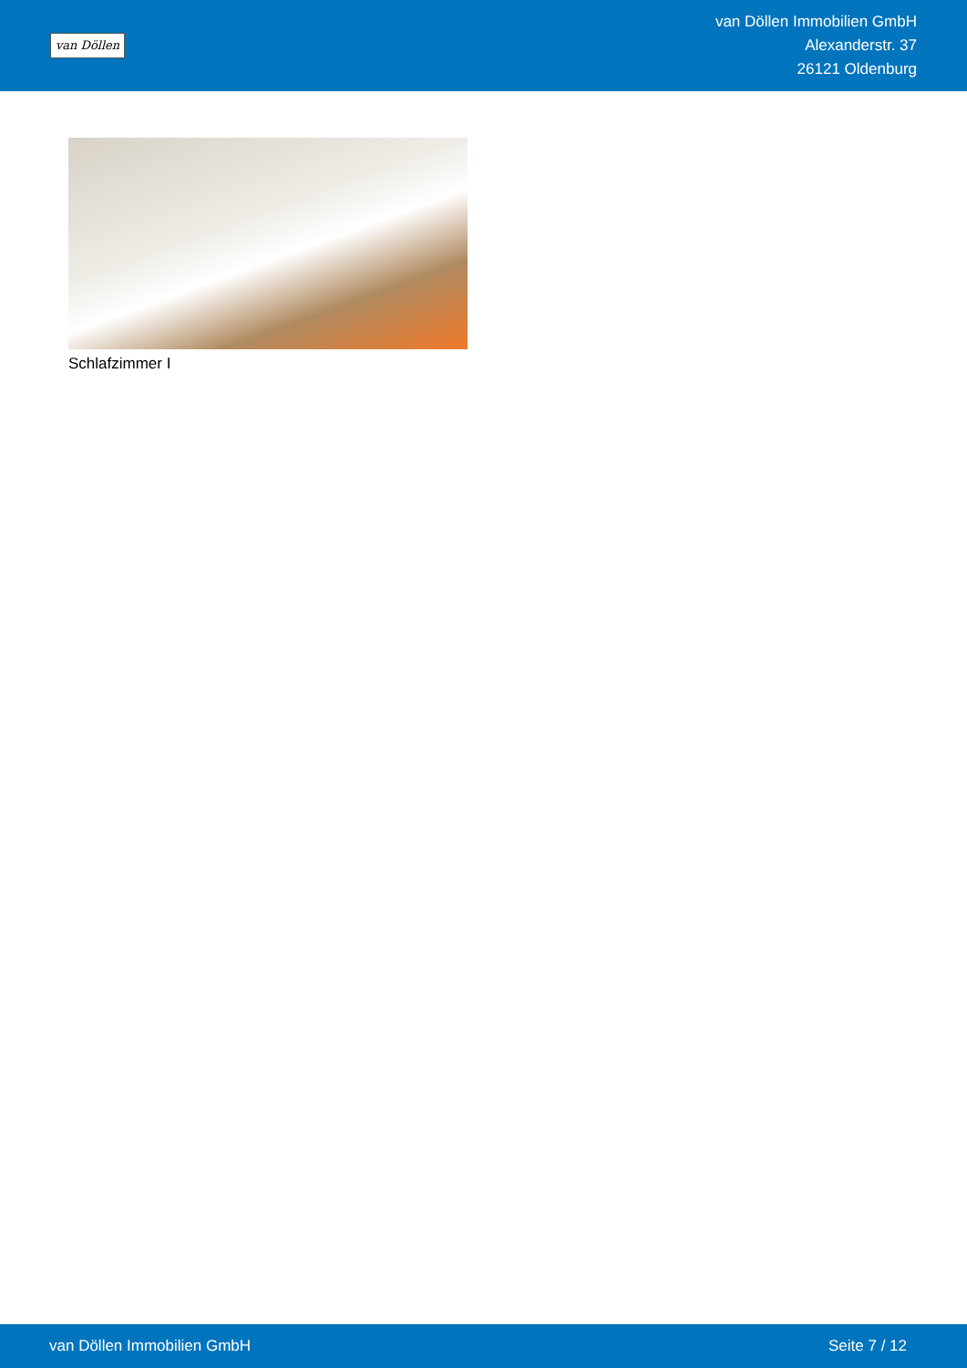van Döllen
van Döllen Immobilien GmbH
Alexanderstr. 37
26121 Oldenburg
Schlafzimmer I
van Döllen Immobilien GmbH Seite 7 / 12